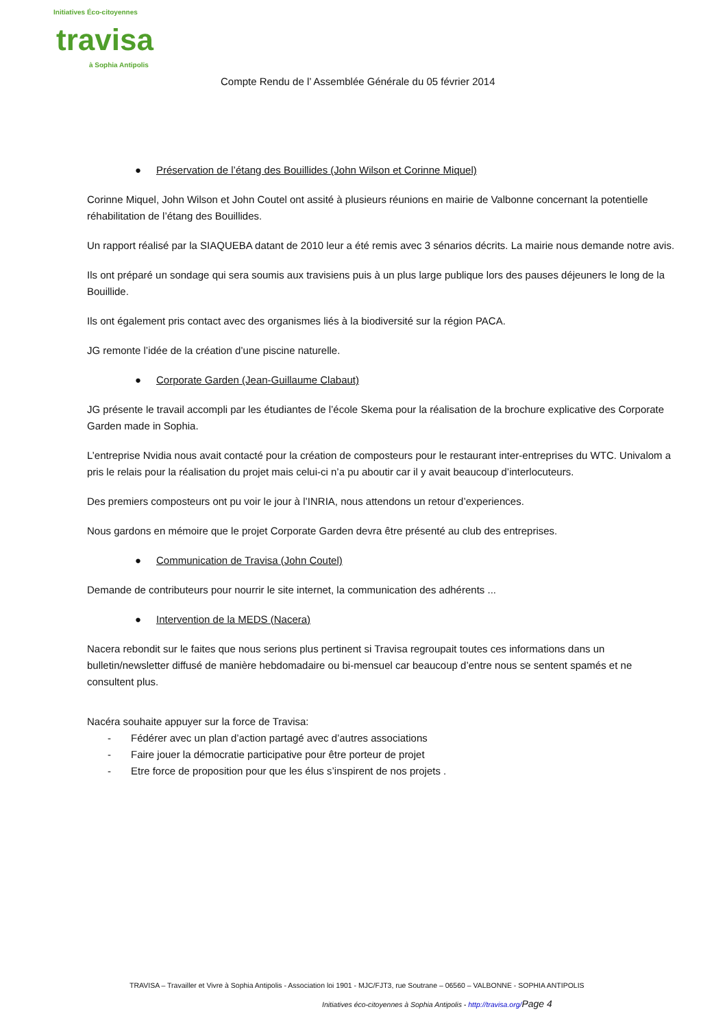Initiatives Éco-citoyennes
travisa
à Sophia Antipolis
Compte Rendu de l’ Assemblée Générale du 05 février 2014
● Préservation de l’étang des Bouillides (John Wilson et Corinne Miquel)
Corinne Miquel, John Wilson et John Coutel ont assité à plusieurs réunions en mairie de Valbonne concernant la potentielle réhabilitation de l’étang des Bouillides.
Un rapport réalisé par la SIAQUEBA datant de 2010 leur a été remis avec 3 sénarios décrits. La mairie nous demande notre avis.
Ils ont préparé un sondage qui sera soumis aux travisiens puis à un plus large publique lors des pauses déjeuners le long de la Bouillide.
Ils ont également pris contact avec des organismes liés à la biodiversité sur la région PACA.
JG remonte l’idée de la création d’une piscine naturelle.
● Corporate Garden (Jean-Guillaume Clabaut)
JG présente le travail accompli par les étudiantes de l’école Skema pour la réalisation de la brochure explicative des Corporate Garden made in Sophia.
L’entreprise Nvidia nous avait contacté pour la création de composteurs pour le restaurant inter-entreprises du WTC. Univalom a pris le relais pour la réalisation du projet mais celui-ci n’a pu aboutir car il y avait beaucoup d’interlocuteurs.
Des premiers composteurs ont pu voir le jour à l’INRIA, nous attendons un retour d’experiences.
Nous gardons en mémoire que le projet Corporate Garden devra être présenté au club des entreprises.
● Communication de Travisa (John Coutel)
Demande de contributeurs pour nourrir le site internet, la communication des adhérents ...
● Intervention de la MEDS (Nacera)
Nacera rebondit sur le faites que nous serions plus pertinent si Travisa regroupait toutes ces informations dans un bulletin/newsletter diffusé de manière hebdomadaire ou bi-mensuel car beaucoup d’entre nous se sentent spamés et ne consultent plus.
Nacéra souhaite appuyer sur la force de Travisa:
- Fédérer avec un plan d’action partagé avec d’autres associations
- Faire jouer la démocratie participative pour être porteur de projet
- Etre force de proposition pour que les élus s’inspirent de nos projets .
TRAVISA – Travailler et Vivre à Sophia Antipolis - Association loi 1901 - MJC/FJT3, rue Soutrane – 06560 – VALBONNE - SOPHIA ANTIPOLIS
Initiatives éco-citoyennes à Sophia Antipolis - http://travisa.org/Page 4